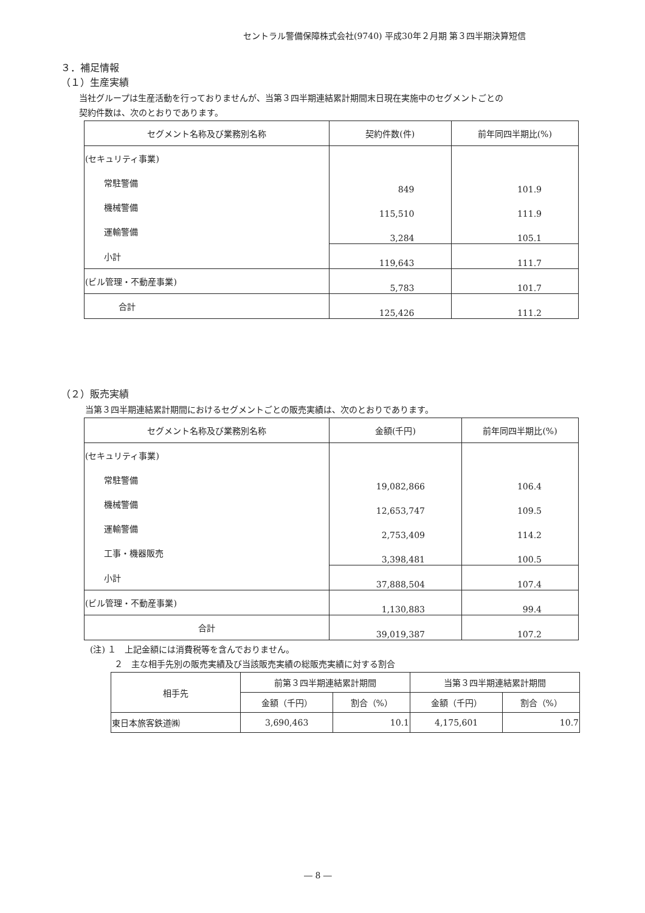セントラル警備保障株式会社(9740) 平成30年２月期 第３四半期決算短信
３．補足情報
（１）生産実績
当社グループは生産活動を行っておりませんが、当第３四半期連結累計期間末日現在実施中のセグメントごとの
契約件数は、次のとおりであります。
| セグメント名称及び業務別名称 | 契約件数(件) | 前年同四半期比(%) |
| --- | --- | --- |
| (セキュリティ事業) | | |
| 常駐警備 | 849 | 101.9 |
| 機械警備 | 115,510 | 111.9 |
| 運輸警備 | 3,284 | 105.1 |
| 小計 | 119,643 | 111.7 |
| (ビル管理・不動産事業) | 5,783 | 101.7 |
| 合計 | 125,426 | 111.2 |
（２）販売実績
当第３四半期連結累計期間におけるセグメントごとの販売実績は、次のとおりであります。
| セグメント名称及び業務別名称 | 金額(千円) | 前年同四半期比(%) |
| --- | --- | --- |
| (セキュリティ事業) | | |
| 常駐警備 | 19,082,866 | 106.4 |
| 機械警備 | 12,653,747 | 109.5 |
| 運輸警備 | 2,753,409 | 114.2 |
| 工事・機器販売 | 3,398,481 | 100.5 |
| 小計 | 37,888,504 | 107.4 |
| (ビル管理・不動産事業) | 1,130,883 | 99.4 |
| 合計 | 39,019,387 | 107.2 |
(注) １　上記金額には消費税等を含んでおりません。
２　主な相手先別の販売実績及び当該販売実績の総販売実績に対する割合
| 相手先 | 前第３四半期連結累計期間 | | 当第３四半期連結累計期間 | |
| --- | --- | --- | --- | --- |
| | 金額（千円） | 割合（%） | 金額（千円） | 割合（%） |
| 東日本旅客鉄道㈱ | 3,690,463 | 10.1 | 4,175,601 | 10.7 |
― 8 ―